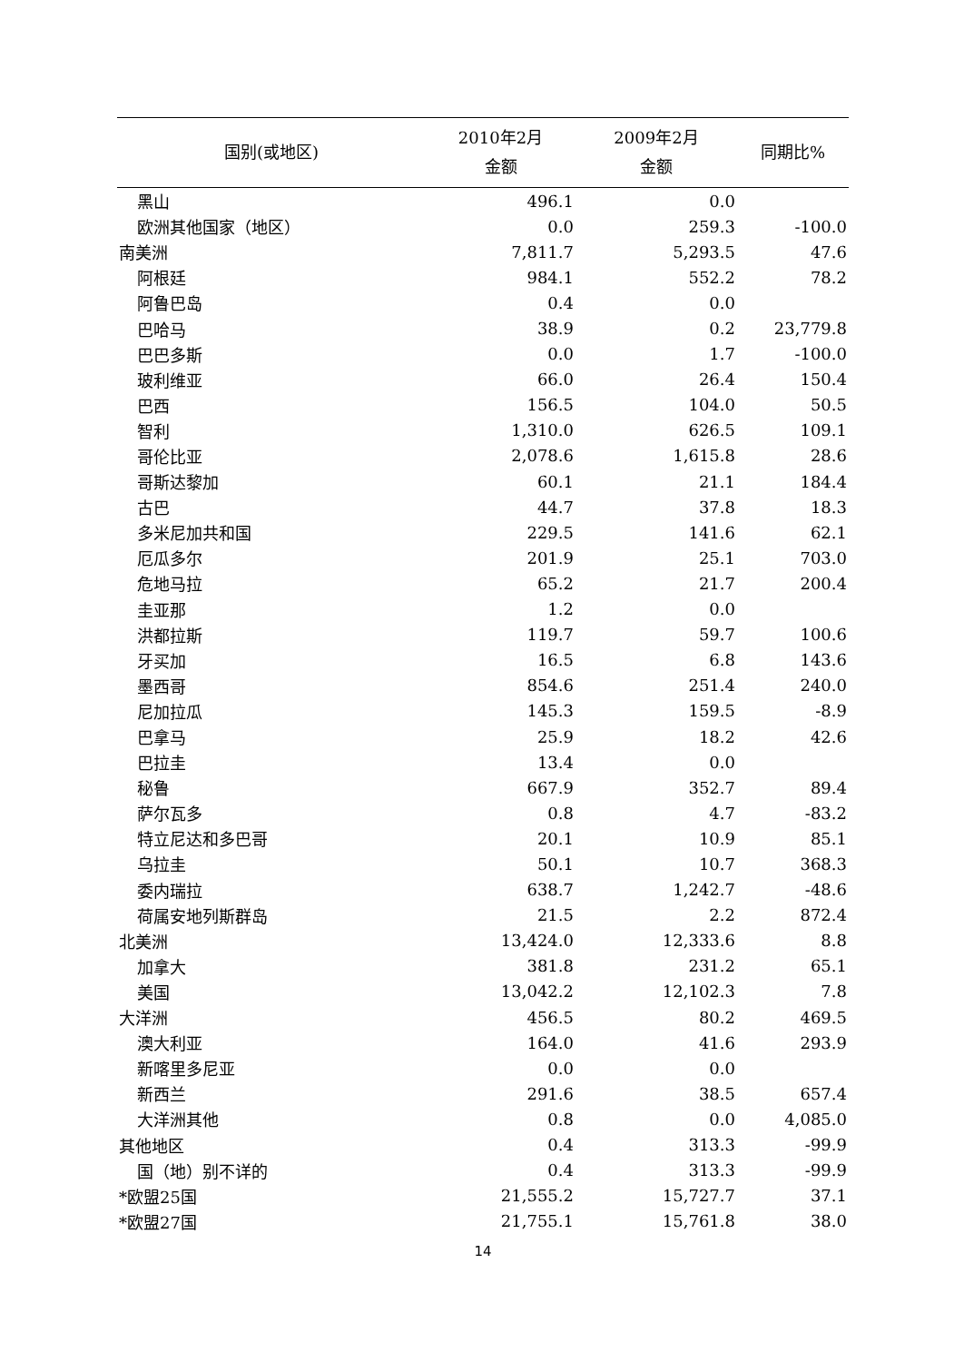| 国别(或地区) | 2010年2月 金额 | 2009年2月 金额 | 同期比% |
| --- | --- | --- | --- |
| 黑山 | 496.1 | 0.0 | |
| 欧洲其他国家（地区） | 0.0 | 259.3 | -100.0 |
| 南美洲 | 7,811.7 | 5,293.5 | 47.6 |
| 阿根廷 | 984.1 | 552.2 | 78.2 |
| 阿鲁巴岛 | 0.4 | 0.0 | |
| 巴哈马 | 38.9 | 0.2 | 23,779.8 |
| 巴巴多斯 | 0.0 | 1.7 | -100.0 |
| 玻利维亚 | 66.0 | 26.4 | 150.4 |
| 巴西 | 156.5 | 104.0 | 50.5 |
| 智利 | 1,310.0 | 626.5 | 109.1 |
| 哥伦比亚 | 2,078.6 | 1,615.8 | 28.6 |
| 哥斯达黎加 | 60.1 | 21.1 | 184.4 |
| 古巴 | 44.7 | 37.8 | 18.3 |
| 多米尼加共和国 | 229.5 | 141.6 | 62.1 |
| 厄瓜多尔 | 201.9 | 25.1 | 703.0 |
| 危地马拉 | 65.2 | 21.7 | 200.4 |
| 圭亚那 | 1.2 | 0.0 | |
| 洪都拉斯 | 119.7 | 59.7 | 100.6 |
| 牙买加 | 16.5 | 6.8 | 143.6 |
| 墨西哥 | 854.6 | 251.4 | 240.0 |
| 尼加拉瓜 | 145.3 | 159.5 | -8.9 |
| 巴拿马 | 25.9 | 18.2 | 42.6 |
| 巴拉圭 | 13.4 | 0.0 | |
| 秘鲁 | 667.9 | 352.7 | 89.4 |
| 萨尔瓦多 | 0.8 | 4.7 | -83.2 |
| 特立尼达和多巴哥 | 20.1 | 10.9 | 85.1 |
| 乌拉圭 | 50.1 | 10.7 | 368.3 |
| 委内瑞拉 | 638.7 | 1,242.7 | -48.6 |
| 荷属安地列斯群岛 | 21.5 | 2.2 | 872.4 |
| 北美洲 | 13,424.0 | 12,333.6 | 8.8 |
| 加拿大 | 381.8 | 231.2 | 65.1 |
| 美国 | 13,042.2 | 12,102.3 | 7.8 |
| 大洋洲 | 456.5 | 80.2 | 469.5 |
| 澳大利亚 | 164.0 | 41.6 | 293.9 |
| 新喀里多尼亚 | 0.0 | 0.0 | |
| 新西兰 | 291.6 | 38.5 | 657.4 |
| 大洋洲其他 | 0.8 | 0.0 | 4,085.0 |
| 其他地区 | 0.4 | 313.3 | -99.9 |
| 国（地）别不详的 | 0.4 | 313.3 | -99.9 |
| *欧盟25国 | 21,555.2 | 15,727.7 | 37.1 |
| *欧盟27国 | 21,755.1 | 15,761.8 | 38.0 |
14